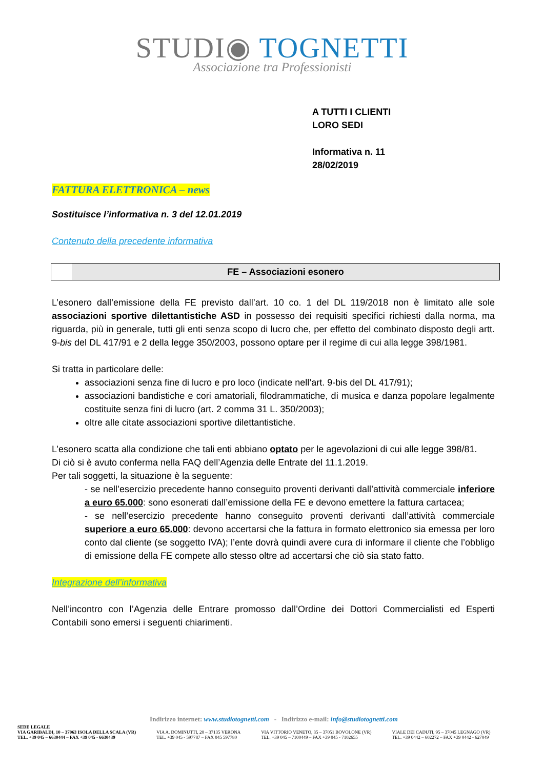STUDI◉ TOGNETTI
Associazione tra Professionisti
A TUTTI I CLIENTI
LORO SEDI
Informativa n. 11
28/02/2019
FATTURA ELETTRONICA – news
Sostituisce l’informativa n. 3 del 12.01.2019
Contenuto della precedente informativa
FE – Associazioni esonero
L’esonero dall’emissione della FE previsto dall’art. 10 co. 1 del DL 119/2018 non è limitato alle sole associazioni sportive dilettantistiche ASD in possesso dei requisiti specifici richiesti dalla norma, ma riguarda, più in generale, tutti gli enti senza scopo di lucro che, per effetto del combinato disposto degli artt. 9-bis del DL 417/91 e 2 della legge 350/2003, possono optare per il regime di cui alla legge 398/1981.
Si tratta in particolare delle:
associazioni senza fine di lucro e pro loco (indicate nell’art. 9-bis del DL 417/91);
associazioni bandistiche e cori amatoriali, filodrammatiche, di musica e danza popolare legalmente costituite senza fini di lucro (art. 2 comma 31 L. 350/2003);
oltre alle citate associazioni sportive dilettantistiche.
L’esonero scatta alla condizione che tali enti abbiano optato per le agevolazioni di cui alle legge 398/81.
Di ciò si è avuto conferma nella FAQ dell’Agenzia delle Entrate del 11.1.2019.
Per tali soggetti, la situazione è la seguente:
- se nell’esercizio precedente hanno conseguito proventi derivanti dall’attività commerciale inferiore a euro 65.000: sono esonerati dall’emissione della FE e devono emettere la fattura cartacea;
- se nell’esercizio precedente hanno conseguito proventi derivanti dall’attività commerciale superiore a euro 65.000: devono accertarsi che la fattura in formato elettronico sia emessa per loro conto dal cliente (se soggetto IVA); l’ente dovrà quindi avere cura di informare il cliente che l’obbligo di emissione della FE compete allo stesso oltre ad accertarsi che ciò sia stato fatto.
Integrazione dell’informativa
Nell’incontro con l’Agenzia delle Entrare promosso dall’Ordine dei Dottori Commercialisti ed Esperti Contabili sono emersi i seguenti chiarimenti.
Indirizzo internet: www.studiotognetti.com - Indirizzo e-mail: info@studiotognetti.com
SEDE LEGALE
VIA GARIBALDI, 10 – 37063 ISOLA DELLA SCALA (VR)
TEL. +39 045 – 6630444 – FAX +39 045 - 6630439
VIA A. DOMINUTTI, 20 – 37135 VERONA
TEL. +39 045 - 597787 – FAX 045 597780
VIA VITTORIO VENETO, 35 – 37051 BOVOLONE (VR)
TEL. +39 045 – 7100449 – FAX +39 045 - 7102655
VIALE DEI CADUTI, 95 – 37045 LEGNAGO (VR)
TEL. +39 0442 – 602272 – FAX +39 0442 - 627049